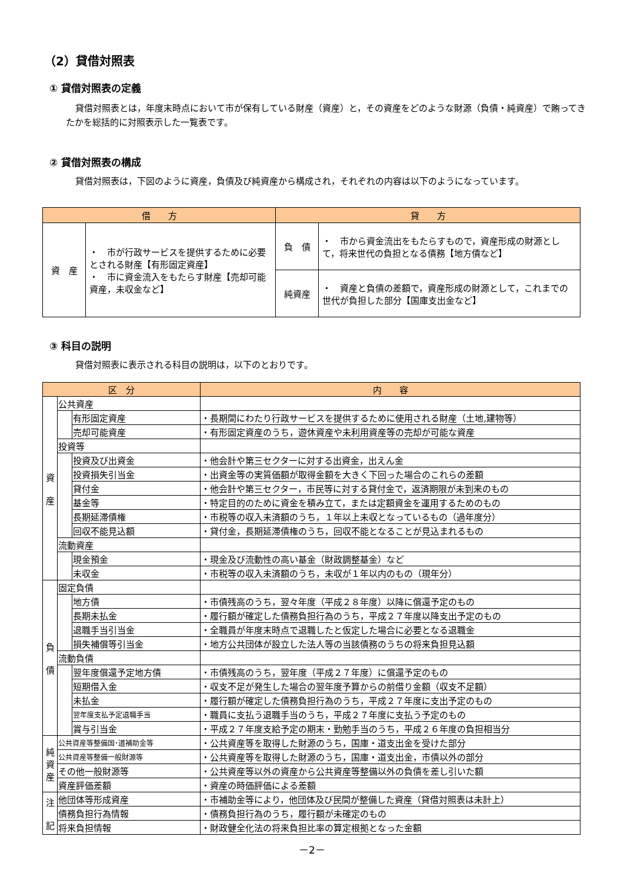（2）貸借対照表
① 貸借対照表の定義
貸借対照表とは，年度末時点において市が保有している財産（資産）と，その資産をどのような財源（負債・純資産）で賄ってきたかを総括的に対照表示した一覧表です。
② 貸借対照表の構成
貸借対照表は，下図のように資産，負債及び純資産から構成され，それぞれの内容は以下のようになっています。
| 借 方 | | 貸 方 | |
| --- | --- | --- | --- |
| 資 産 | ・ 市が行政サービスを提供するために必要とされる財産【有形固定資産】 ・ 市に資金流入をもたらす財産【売却可能資産，未収金など】 | 負 債 | ・ 市から資金流出をもたらすもので，資産形成の財源として，将来世代の負担となる債務【地方債など】 |
| | | 純資産 | ・ 資産と負債の差額で，資産形成の財源として，これまでの世代が負担した部分【国庫支出金など】 |
③ 科目の説明
貸借対照表に表示される科目の説明は，以下のとおりです。
| 区 分 | | | 内 容 |
| --- | --- | --- | --- |
| 資 産 | 公共資産 | | |
| | | 有形固定資産 | ・長期間にわたり行政サービスを提供するために使用される財産（土地,建物等） |
| | | 売却可能資産 | ・有形固定資産のうち，遊休資産や未利用資産等の売却が可能な資産 |
| | 投資等 | | |
| | | 投資及び出資金 | ・他会計や第三セクターに対する出資金，出えん金 |
| | | 投資損失引当金 | ・出資金等の実質価額が取得金額を大きく下回った場合のこれらの差額 |
| | | 貸付金 | ・他会計や第三セクター，市民等に対する貸付金で，返済期限が未到来のもの |
| | | 基金等 | ・特定目的のために資金を積み立て，または定額資金を運用するためのもの |
| | | 長期延滞債権 | ・市税等の収入未済額のうち，１年以上未収となっているもの（過年度分） |
| | | 回収不能見込額 | ・貸付金，長期延滞債権のうち，回収不能となることが見込まれるもの |
| | 流動資産 | | |
| | | 現金預金 | ・現金及び流動性の高い基金（財政調整基金）など |
| | | 未収金 | ・市税等の収入未済額のうち，未収が１年以内のもの（現年分） |
| 負 債 | 固定負債 | | |
| | | 地方債 | ・市債残高のうち，翌々年度（平成２８年度）以降に償還予定のもの |
| | | 長期未払金 | ・履行額が確定した債務負担行為のうち，平成２７年度以降支出予定のもの |
| | | 退職手当引当金 | ・全職員が年度末時点で退職したと仮定した場合に必要となる退職金 |
| | | 損失補償等引当金 | ・地方公共団体が設立した法人等の当該債務のうちの将来負担見込額 |
| | 流動負債 | | |
| | | 翌年度償還予定地方債 | ・市債残高のうち，翌年度（平成２７年度）に償還予定のもの |
| | | 短期借入金 | ・収支不足が発生した場合の翌年度予算からの前借り金額（収支不足額） |
| | | 未払金 | ・履行額が確定した債務負担行為のうち，平成２７年度に支出予定のもの |
| | | 翌年度支払予定退職手当 | ・職員に支払う退職手当のうち，平成２７年度に支払う予定のもの |
| | | 賞与引当金 | ・平成２７年度支給予定の期末・勤勉手当のうち，平成２６年度の負担相当分 |
| 純 資 産 | 公共資産等整備国･道補助金等 | | ・公共資産等を取得した財源のうち，国庫・道支出金を受けた部分 |
| | 公共資産等整備一般財源等 | | ・公共資産等を取得した財源のうち，国庫・道支出金，市債以外の部分 |
| | その他一般財源等 | | ・公共資産等以外の資産から公共資産等整備以外の負債を差し引いた額 |
| | 資産評価差額 | | ・資産の時価評価による差額 |
| 注 記 | 他団体等形成資産 | | ・市補助金等により，他団体及び民間が整備した資産（貸借対照表は未計上） |
| | 債務負担行為情報 | | ・債務負担行為のうち，履行額が未確定のもの |
| | 将来負担情報 | | ・財政健全化法の将来負担比率の算定根拠となった金額 |
－2－